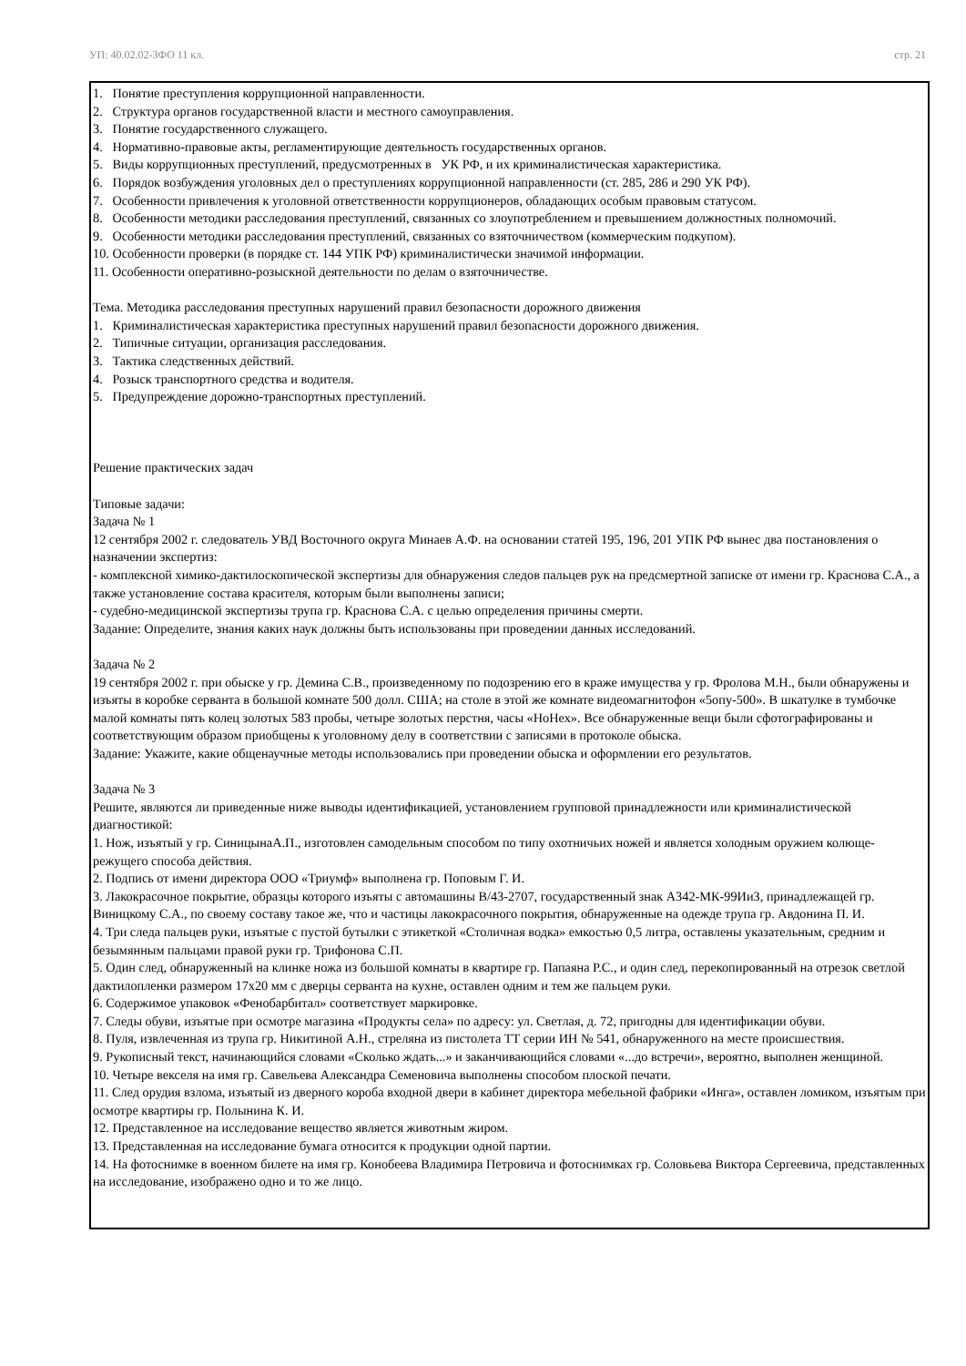УП: 40.02.02-ЗФО 11 кл. стр. 21
1. Понятие преступления коррупционной направленности.
2. Структура органов государственной власти и местного самоуправления.
3. Понятие государственного служащего.
4. Нормативно-правовые акты, регламентирующие деятельность государственных органов.
5. Виды коррупционных преступлений, предусмотренных в УК РФ, и их криминалистическая характеристика.
6. Порядок возбуждения уголовных дел о преступлениях коррупционной направленности (ст. 285, 286 и 290 УК РФ).
7. Особенности привлечения к уголовной ответственности коррупционеров, обладающих особым правовым статусом.
8. Особенности методики расследования преступлений, связанных со злоупотреблением и превышением должностных полномочий.
9. Особенности методики расследования преступлений, связанных со взяточничеством (коммерческим подкупом).
10. Особенности проверки (в порядке ст. 144 УПК РФ) криминалистически значимой информации.
11. Особенности оперативно-розыскной деятельности по делам о взяточничестве.
Тема. Методика расследования преступных нарушений правил безопасности дорожного движения
1. Криминалистическая характеристика преступных нарушений правил безопасности дорожного движения.
2. Типичные ситуации, организация расследования.
3. Тактика следственных действий.
4. Розыск транспортного средства и водителя.
5. Предупреждение дорожно-транспортных преступлений.
Решение практических задач
Типовые задачи:
Задача № 1
12 сентября 2002 г. следователь УВД Восточного округа Минаев А.Ф. на основании статей 195, 196, 201 УПК РФ вынес два постановления о назначении экспертиз:
- комплексной химико-дактилоскопической экспертизы для обнаружения следов пальцев рук на предсмертной записке от имени гр. Краснова С.А., а также установление состава красителя, которым были выполнены записи;
- судебно-медицинской экспертизы трупа гр. Краснова С.А. с целью определения причины смерти.
Задание: Определите, знания каких наук должны быть использованы при проведении данных исследований.
Задача № 2
19 сентября 2002 г. при обыске у гр. Демина С.В., произведенному по подозрению его в краже имущества у гр. Фролова М.Н., были обнаружены и изъяты в коробке серванта в большой комнате 500 долл. США; на столе в этой же комнате видеомагнитофон «5опу-500». В шкатулке в тумбочке малой комнаты пять колец золотых 583 пробы, четыре золотых перстня, часы «НоНех». Все обнаруженные вещи были сфотографированы и соответствующим образом приобщены к уголовному делу в соответствии с записями в протоколе обыска.
Задание: Укажите, какие общенаучные методы использовались при проведении обыска и оформлении его результатов.
Задача № 3
Решите, являются ли приведенные ниже выводы идентификацией, установлением групповой принадлежности или криминалистической диагностикой:
1. Нож, изъятый у гр. СиницынаА.П., изготовлен самодельным способом по типу охотничьих ножей и является холодным оружием колюще-режущего способа действия.
2. Подпись от имени директора ООО «Триумф» выполнена гр. Поповым Г. И.
3. Лакокрасочное покрытие, образцы которого изъяты с автомашины В/43-2707, государственный знак А342-МК-99ИиЗ, принадлежащей гр. Виницкому С.А., по своему составу такое же, что и частицы лакокрасочного покрытия, обнаруженные на одежде трупа гр. Авдонина П. И.
4. Три следа пальцев руки, изъятые с пустой бутылки с этикеткой «Столичная водка» емкостью 0,5 литра, оставлены указательным, средним и безымянным пальцами правой руки гр. Трифонова С.П.
5. Один след, обнаруженный на клинке ножа из большой комнаты в квартире гр. Папаяна Р.С., и один след, перекопированный на отрезок светлой дактилопленки размером 17х20 мм с дверцы серванта на кухне, оставлен одним и тем же пальцем руки.
6. Содержимое упаковок «Фенобарбитал» соответствует маркировке.
7. Следы обуви, изъятые при осмотре магазина «Продукты села» по адресу: ул. Светлая, д. 72, пригодны для идентификации обуви.
8. Пуля, извлеченная из трупа гр. Никитиной А.Н., стреляна из пистолета ТТ серии ИН № 541, обнаруженного на месте происшествия.
9. Рукописный текст, начинающийся словами «Сколько ждать...» и заканчивающийся словами «...до встречи», вероятно, выполнен женщиной.
10. Четыре векселя на имя гр. Савельева Александра Семеновича выполнены способом плоской печати.
11. След орудия взлома, изъятый из дверного короба входной двери в кабинет директора мебельной фабрики «Инга», оставлен ломиком, изъятым при осмотре квартиры гр. Полынина К. И.
12. Представленное на исследование вещество является животным жиром.
13. Представленная на исследование бумага относится к продукции одной партии.
14. На фотоснимке в военном билете на имя гр. Конобеева Владимира Петровича и фотоснимках гр. Соловьева Виктора Сергеевича, представленных на исследование, изображено одно и то же лицо.